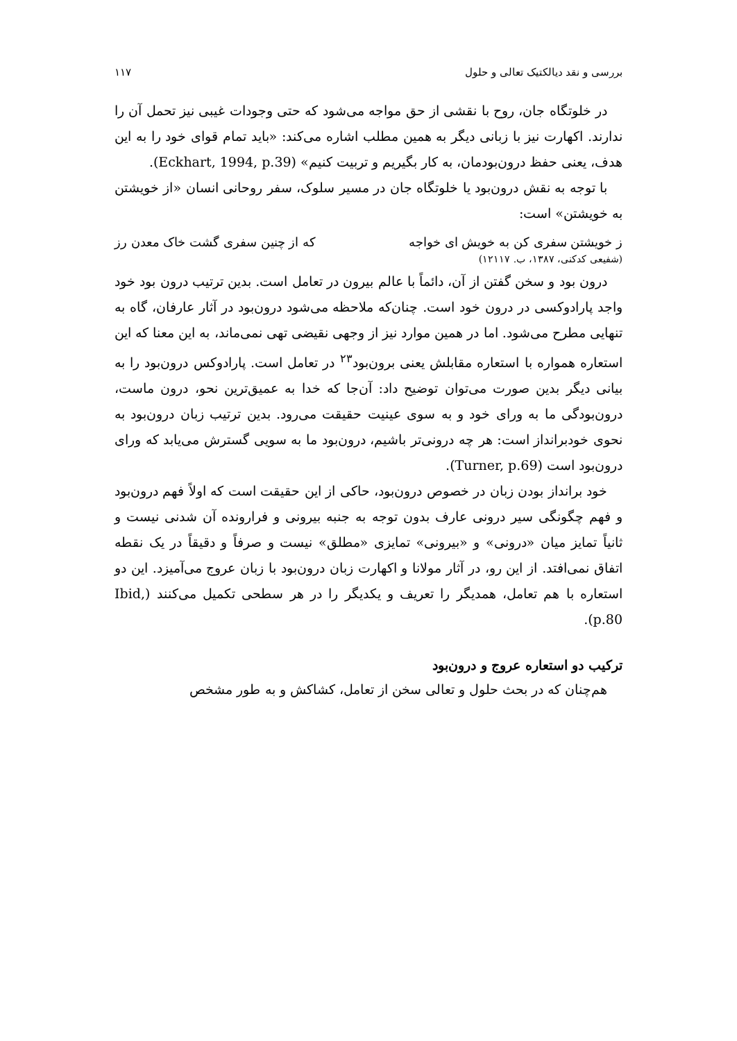بررسی و نقد دیالکتیک تعالی و حلول ۱۱۷
در خلوتگاه جان، روح با نقشی از حق مواجه می‌شود که حتی وجودات غیبی نیز تحمل آن را ندارند. اکهارت نیز با زبانی دیگر به همین مطلب اشاره می‌کند: «باید تمام قوای خود را به این هدف، یعنی حفظ درون‌بودمان، به کار بگیریم و تربیت کنیم» (Eckhart, 1994, p.39).
با توجه به نقش درون‌بود یا خلوتگاه جان در مسیر سلوک، سفر روحانی انسان «از خویشتن به خویشتن» است:
ز خویشتن سفری کن به خویش ای خواجه که از چنین سفری گشت خاک معدن رز
(شفیعی کدکنی، ۱۳۸۷، ب. ۱۲۱۱۷)
درون بود و سخن گفتن از آن، دائماً با عالم بیرون در تعامل است. بدین ترتیب درون بود خود واجد پارادوکسی در درون خود است. چنان‌که ملاحظه می‌شود درون‌بود در آثار عارفان، گاه به تنهایی مطرح می‌شود. اما در همین موارد نیز از وجهی نقیضی تهی نمی‌ماند، به این معنا که این استعاره همواره با استعاره مقابلش یعنی برون‌بود<sup>۲۳</sup> در تعامل است. پارادوکس درون‌بود را به بیانی دیگر بدین صورت می‌توان توضیح داد: آن‌جا که خدا به عمیق‌ترین نحو، درون ماست، درون‌بودگی ما به ورای خود و به سوی عینیت حقیقت می‌رود. بدین ترتیب زبان درون‌بود به نحوی خودبرانداز است: هر چه درونی‌تر باشیم، درون‌بود ما به سویی گسترش می‌یابد که ورای درون‌بود است (Turner, p.69).
خود برانداز بودن زبان در خصوص درون‌بود، حاکی از این حقیقت است که اولاً فهم درون‌بود و فهم چگونگی سیر درونی عارف بدون توجه به جنبه بیرونی و فرارونده آن شدنی نیست و ثانیاً تمایز میان «درونی» و «بیرونی» تمایزی «مطلق» نیست و صرفاً و دقیقاً در یک نقطه اتفاق نمی‌افتد. از این رو، در آثار مولانا و اکهارت زبان درون‌بود با زبان عروج می‌آمیزد. این دو استعاره با هم تعامل، همدیگر را تعریف و یکدیگر را در هر سطحی تکمیل می‌کنند (Ibid, p.80).
ترکیب دو استعاره عروج و درون‌بود
هم‌چنان که در بحث حلول و تعالی سخن از تعامل، کشاکش و به طور مشخص